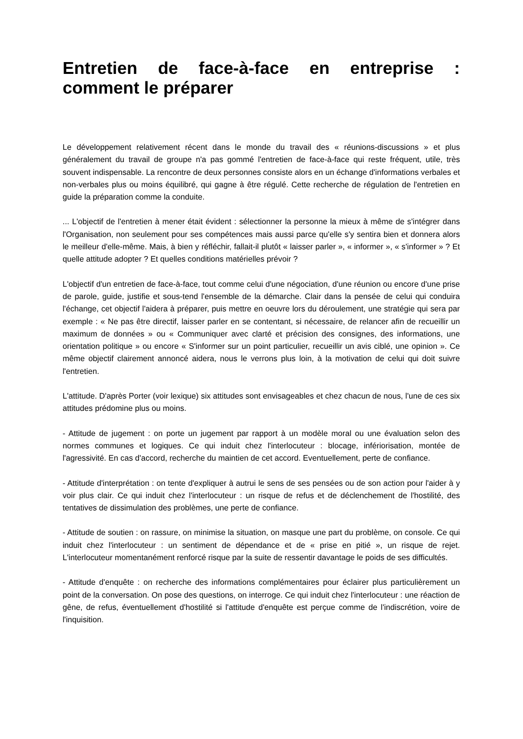Entretien de face-à-face en entreprise : comment le préparer
Le développement relativement récent dans le monde du travail des « réunions-discussions » et plus généralement du travail de groupe n'a pas gommé l'entretien de face-à-face qui reste fréquent, utile, très souvent indispensable. La rencontre de deux personnes consiste alors en un échange d'informations verbales et non-verbales plus ou moins équilibré, qui gagne à être régulé. Cette recherche de régulation de l'entretien en guide la préparation comme la conduite.
... L'objectif de l'entretien à mener était évident : sélectionner la personne la mieux à même de s'intégrer dans l'Organisation, non seulement pour ses compétences mais aussi parce qu'elle s'y sentira bien et donnera alors le meilleur d'elle-même. Mais, à bien y réfléchir, fallait-il plutôt « laisser parler », « informer », « s'informer » ? Et quelle attitude adopter ? Et quelles conditions matérielles prévoir ?
L'objectif d'un entretien de face-à-face, tout comme celui d'une négociation, d'une réunion ou encore d'une prise de parole, guide, justifie et sous-tend l'ensemble de la démarche. Clair dans la pensée de celui qui conduira l'échange, cet objectif l'aidera à préparer, puis mettre en oeuvre lors du déroulement, une stratégie qui sera par exemple : « Ne pas être directif, laisser parler en se contentant, si nécessaire, de relancer afin de recueillir un maximum de données » ou « Communiquer avec clarté et précision des consignes, des informations, une orientation politique » ou encore « S'informer sur un point particulier, recueillir un avis ciblé, une opinion ». Ce même objectif clairement annoncé aidera, nous le verrons plus loin, à la motivation de celui qui doit suivre l'entretien.
L'attitude. D'après Porter (voir lexique) six attitudes sont envisageables et chez chacun de nous, l'une de ces six attitudes prédomine plus ou moins.
- Attitude de jugement : on porte un jugement par rapport à un modèle moral ou une évaluation selon des normes communes et logiques. Ce qui induit chez l'interlocuteur : blocage, infériorisation, montée de l'agressivité. En cas d'accord, recherche du maintien de cet accord. Eventuellement, perte de confiance.
- Attitude d'interprétation : on tente d'expliquer à autrui le sens de ses pensées ou de son action pour l'aider à y voir plus clair. Ce qui induit chez l'interlocuteur : un risque de refus et de déclenchement de l'hostilité, des tentatives de dissimulation des problèmes, une perte de confiance.
- Attitude de soutien : on rassure, on minimise la situation, on masque une part du problème, on console. Ce qui induit chez l'interlocuteur : un sentiment de dépendance et de « prise en pitié », un risque de rejet. L'interlocuteur momentanément renforcé risque par la suite de ressentir davantage le poids de ses difficultés.
- Attitude d'enquête : on recherche des informations complémentaires pour éclairer plus particulièrement un point de la conversation. On pose des questions, on interroge. Ce qui induit chez l'interlocuteur : une réaction de gêne, de refus, éventuellement d'hostilité si l'attitude d'enquête est perçue comme de l'indiscrétion, voire de l'inquisition.